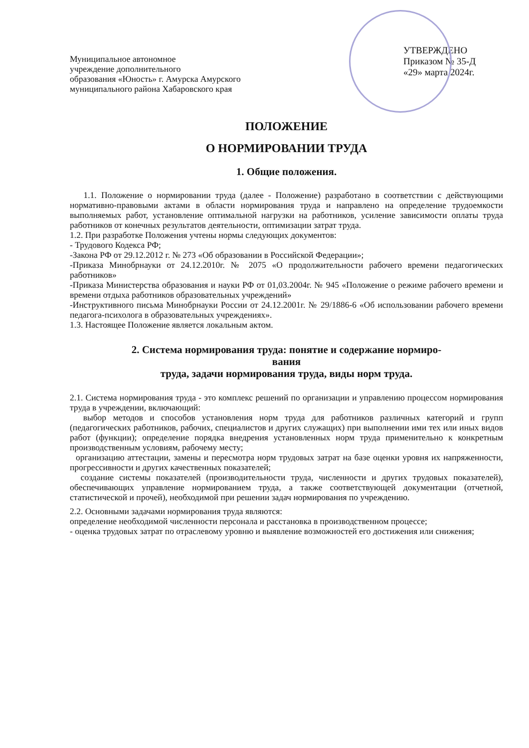Муниципальное автономное
учреждение дополнительного
образования «Юность» г. Амурска Амурского
муниципального района Хабаровского края
УТВЕРЖДЕНО
Приказом № 35-Д
«29» марта 2024г.
ПОЛОЖЕНИЕ
О НОРМИРОВАНИИ ТРУДА
1. Общие положения.
1.1. Положение о нормировании труда (далее - Положение) разработано в соответствии с действующими нормативно-правовыми актами в области нормирования труда и направлено на определение трудоемкости выполняемых работ, установление оптимальной нагрузки на работников, усиление зависимости оплаты труда работников от конечных результатов деятельности, оптимизации затрат труда.
1.2. При разработке Положения учтены нормы следующих документов:
- Трудового Кодекса РФ;
-Закона РФ от 29.12.2012 г. № 273 «Об образовании в Российской Федерации»;
-Приказа Минобрнауки от 24.12.2010г. № 2075 «О продолжительности рабочего времени педагогических работников»
-Приказа Министерства образования и науки РФ от 01,03.2004г. № 945 «Положение о режиме рабочего времени и времени отдыха работников образовательных учреждений»
-Инструктивного письма Минобрнауки России от 24.12.2001г. № 29/1886-6 «Об использовании рабочего времени педагога-психолога в образовательных учреждениях».
1.3. Настоящее Положение является локальным актом.
2. Система нормирования труда: понятие и содержание нормиро-
вания
труда, задачи нормирования труда, виды норм труда.
2.1. Система нормирования труда - это комплекс решений по организации и управлению процессом нормирования труда в учреждении, включающий:
выбор методов и способов установления норм труда для работников различных категорий и групп (педагогических работников, рабочих, специалистов и других служащих) при выполнении ими тех или иных видов работ (функции); определение порядка внедрения установленных норм труда применительно к конкретным производственным условиям, рабочему месту;
организацию аттестации, замены и пересмотра норм трудовых затрат на базе оценки уровня их напряженности, прогрессивности и других качественных показателей;
создание системы показателей (производительности труда, численности и других трудовых показателей), обеспечивающих управление нормированием труда, а также соответствующей документации (отчетной, статистической и прочей), необходимой при решении задач нормирования по учреждению.
2.2. Основными задачами нормирования труда являются:
определение необходимой численности персонала и расстановка в производственном процессе;
- оценка трудовых затрат по отраслевому уровню и выявление возможностей его достижения или снижения;